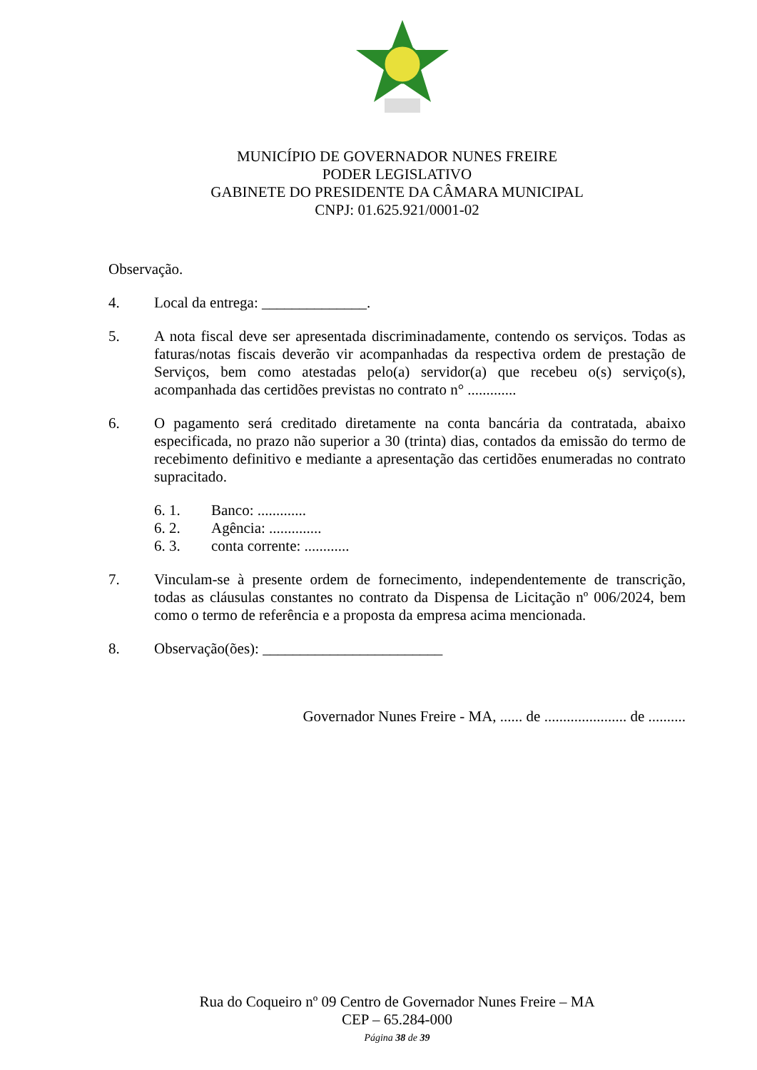MUNICÍPIO DE GOVERNADOR NUNES FREIRE
PODER LEGISLATIVO
GABINETE DO PRESIDENTE DA CÂMARA MUNICIPAL
CNPJ: 01.625.921/0001-02
Observação.
4. Local da entrega: ______________.
5. A nota fiscal deve ser apresentada discriminadamente, contendo os serviços. Todas as faturas/notas fiscais deverão vir acompanhadas da respectiva ordem de prestação de Serviços, bem como atestadas pelo(a) servidor(a) que recebeu o(s) serviço(s), acompanhada das certidões previstas no contrato n° .............
6. O pagamento será creditado diretamente na conta bancária da contratada, abaixo especificada, no prazo não superior a 30 (trinta) dias, contados da emissão do termo de recebimento definitivo e mediante a apresentação das certidões enumeradas no contrato supracitado.
6. 1. Banco: .............
6. 2. Agência: ..............
6. 3. conta corrente: ............
7. Vinculam-se à presente ordem de fornecimento, independentemente de transcrição, todas as cláusulas constantes no contrato da Dispensa de Licitação nº 006/2024, bem como o termo de referência e a proposta da empresa acima mencionada.
8. Observação(ões): ________________________
Governador Nunes Freire - MA, ...... de ...................... de ..........
Rua do Coqueiro nº 09 Centro de Governador Nunes Freire – MA
CEP – 65.284-000
Página 38 de 39